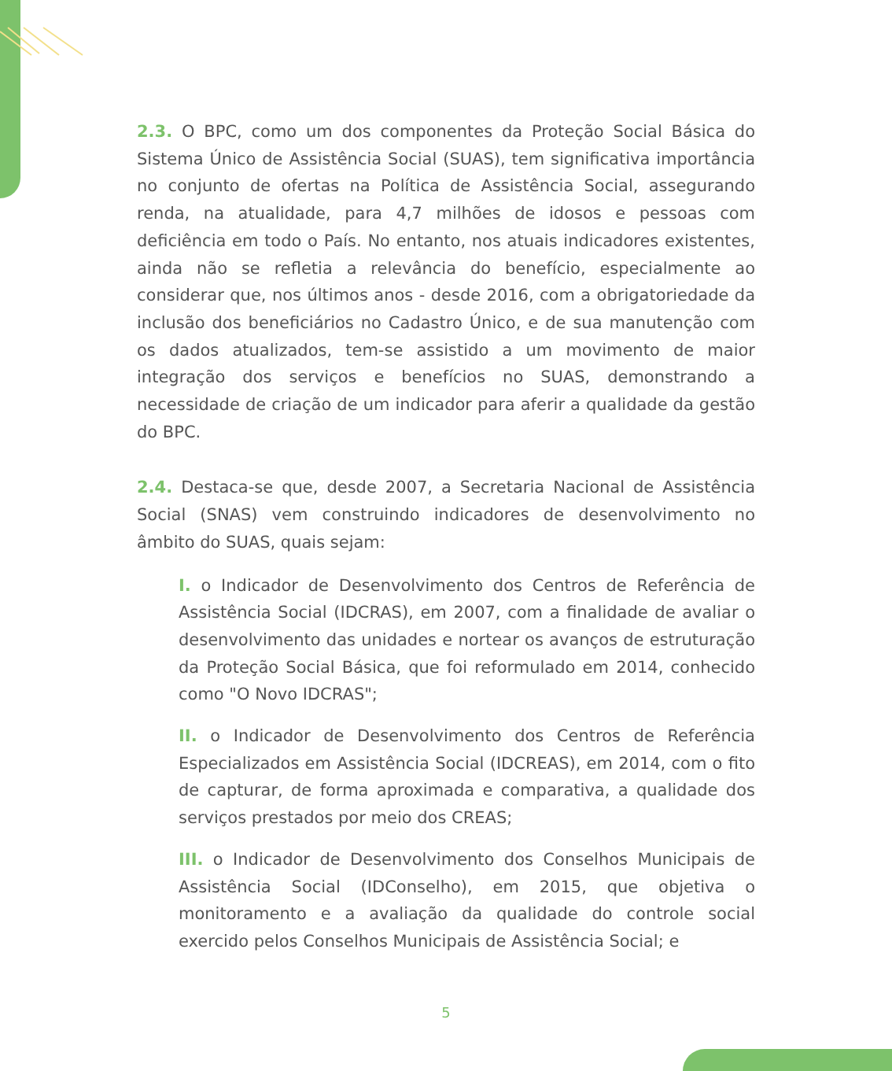2.3. O BPC, como um dos componentes da Proteção Social Básica do Sistema Único de Assistência Social (SUAS), tem significativa importância no conjunto de ofertas na Política de Assistência Social, assegurando renda, na atualidade, para 4,7 milhões de idosos e pessoas com deficiência em todo o País. No entanto, nos atuais indicadores existentes, ainda não se refletia a relevância do benefício, especialmente ao considerar que, nos últimos anos - desde 2016, com a obrigatoriedade da inclusão dos beneficiários no Cadastro Único, e de sua manutenção com os dados atualizados, tem-se assistido a um movimento de maior integração dos serviços e benefícios no SUAS, demonstrando a necessidade de criação de um indicador para aferir a qualidade da gestão do BPC.
2.4. Destaca-se que, desde 2007, a Secretaria Nacional de Assistência Social (SNAS) vem construindo indicadores de desenvolvimento no âmbito do SUAS, quais sejam:
I. o Indicador de Desenvolvimento dos Centros de Referência de Assistência Social (IDCRAS), em 2007, com a finalidade de avaliar o desenvolvimento das unidades e nortear os avanços de estruturação da Proteção Social Básica, que foi reformulado em 2014, conhecido como "O Novo IDCRAS";
II. o Indicador de Desenvolvimento dos Centros de Referência Especializados em Assistência Social (IDCREAS), em 2014, com o fito de capturar, de forma aproximada e comparativa, a qualidade dos serviços prestados por meio dos CREAS;
III. o Indicador de Desenvolvimento dos Conselhos Municipais de Assistência Social (IDConselho), em 2015, que objetiva o monitoramento e a avaliação da qualidade do controle social exercido pelos Conselhos Municipais de Assistência Social; e
5